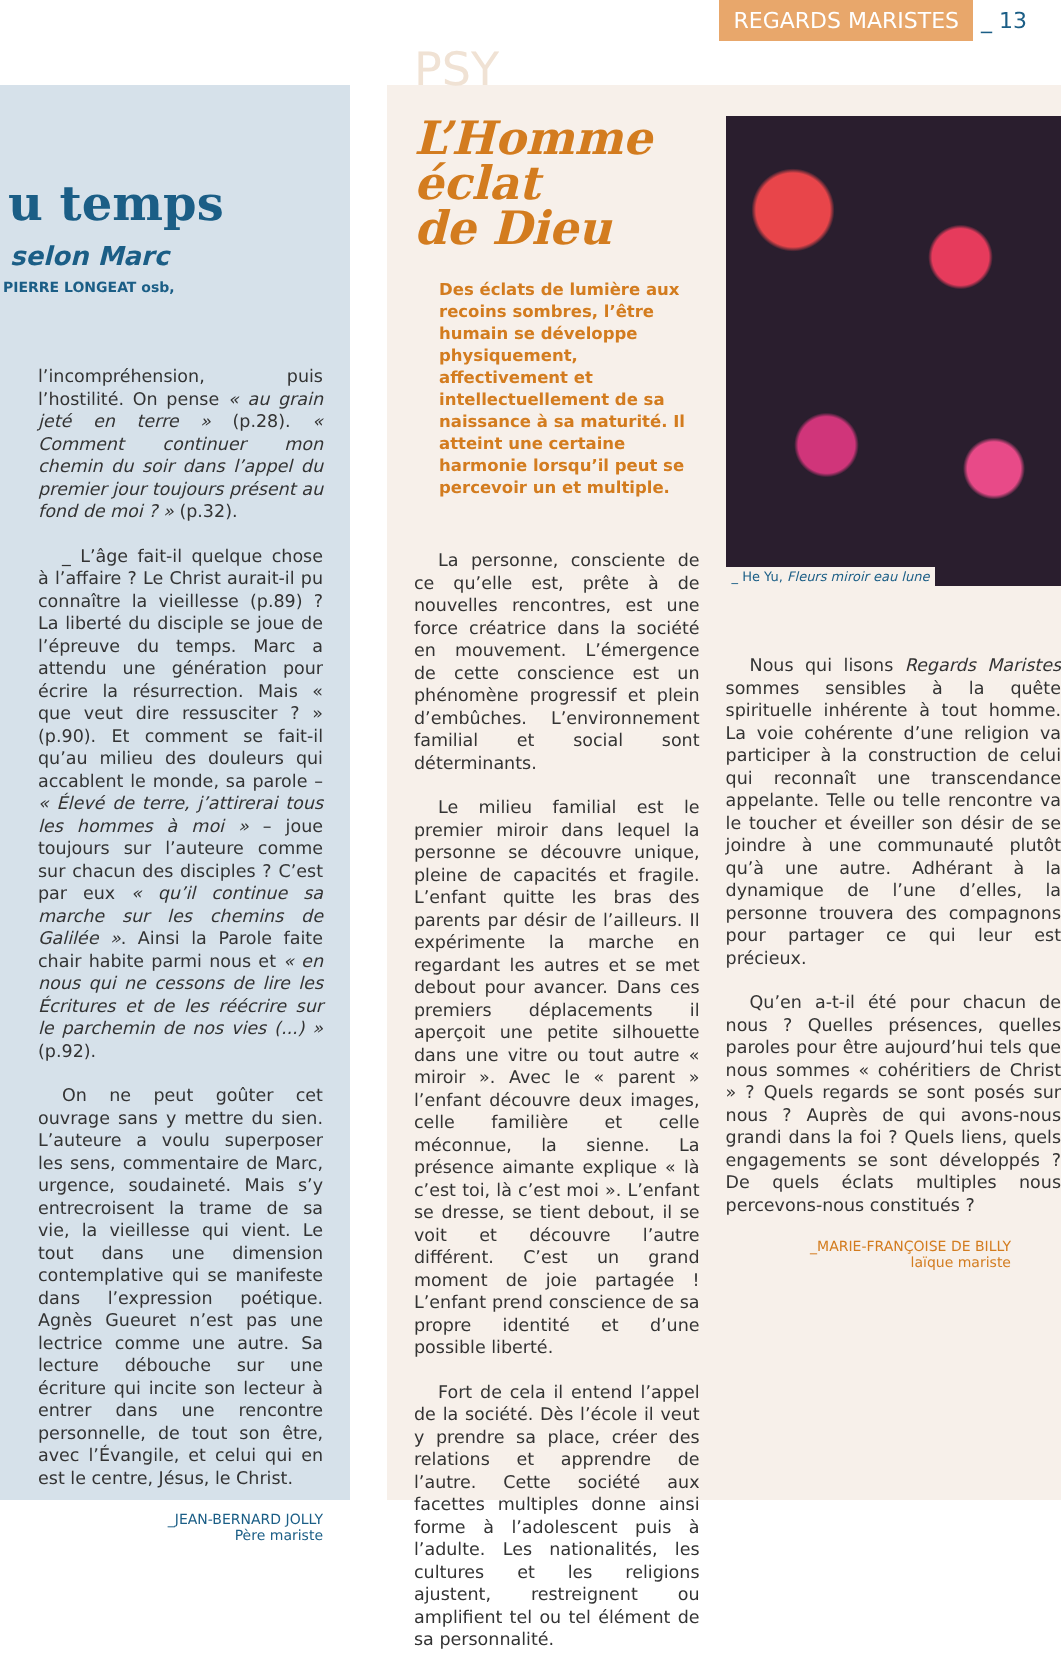REGARDS MARISTES _ 13
u temps
selon Marc
PIERRE LONGEAT osb,
l’incompréhension, puis l’hostilité. On pense « au grain jeté en terre » (p.28). « Comment continuer mon chemin du soir dans l’appel du premier jour toujours présent au fond de moi ? » (p.32).
_ L’âge fait-il quelque chose à l’affaire ? Le Christ aurait-il pu connaître la vieillesse (p.89) ? La liberté du disciple se joue de l’épreuve du temps. Marc a attendu une génération pour écrire la résurrection. Mais « que veut dire ressusciter ? » (p.90). Et comment se fait-il qu’au milieu des douleurs qui accablent le monde, sa parole – « Élevé de terre, j’attirerai tous les hommes à moi » – joue toujours sur l’auteure comme sur chacun des disciples ? C’est par eux « qu’il continue sa marche sur les chemins de Galilée ». Ainsi la Parole faite chair habite parmi nous et « en nous qui ne cessons de lire les Écritures et de les réécrire sur le parchemin de nos vies (...) » (p.92).
On ne peut goûter cet ouvrage sans y mettre du sien. L’auteure a voulu superposer les sens, commentaire de Marc, urgence, soudaineté. Mais s’y entrecroisent la trame de sa vie, la vieillesse qui vient. Le tout dans une dimension contemplative qui se manifeste dans l’expression poétique. Agnès Gueuret n’est pas une lectrice comme une autre. Sa lecture débouche sur une écriture qui incite son lecteur à entrer dans une rencontre personnelle, de tout son être, avec l’Évangile, et celui qui en est le centre, Jésus, le Christ.
_JEAN-BERNARD JOLLY
Père mariste
PSY
L’Homme
éclat
de Dieu
Des éclats de lumière aux recoins sombres, l’être humain se développe physiquement, affectivement et intellectuellement de sa naissance à sa maturité. Il atteint une certaine harmonie lorsqu’il peut se percevoir un et multiple.
La personne, consciente de ce qu’elle est, prête à de nouvelles rencontres, est une force créatrice dans la société en mouvement. L’émergence de cette conscience est un phénomène progressif et plein d’embûches. L’environnement familial et social sont déterminants.
Le milieu familial est le premier miroir dans lequel la personne se découvre unique, pleine de capacités et fragile. L’enfant quitte les bras des parents par désir de l’ailleurs. Il expérimente la marche en regardant les autres et se met debout pour avancer. Dans ces premiers déplacements il aperçoit une petite silhouette dans une vitre ou tout autre « miroir ». Avec le « parent » l’enfant découvre deux images, celle familière et celle méconnue, la sienne. La présence aimante explique « là c’est toi, là c’est moi ». L’enfant se dresse, se tient debout, il se voit et découvre l’autre différent. C’est un grand moment de joie partagée ! L’enfant prend conscience de sa propre identité et d’une possible liberté.
Fort de cela il entend l’appel de la société. Dès l’école il veut y prendre sa place, créer des relations et apprendre de l’autre. Cette société aux facettes multiples donne ainsi forme à l’adolescent puis à l’adulte. Les nationalités, les cultures et les religions ajustent, restreignent ou amplifient tel ou tel élément de sa personnalité.
_ He Yu, Fleurs miroir eau lune
Nous qui lisons Regards Maristes sommes sensibles à la quête spirituelle inhérente à tout homme. La voie cohérente d’une religion va participer à la construction de celui qui reconnaît une transcendance appelante. Telle ou telle rencontre va le toucher et éveiller son désir de se joindre à une communauté plutôt qu’à une autre. Adhérant à la dynamique de l’une d’elles, la personne trouvera des compagnons pour partager ce qui leur est précieux.
Qu’en a-t-il été pour chacun de nous ? Quelles présences, quelles paroles pour être aujourd’hui tels que nous sommes « cohéritiers de Christ » ? Quels regards se sont posés sur nous ? Auprès de qui avons-nous grandi dans la foi ? Quels liens, quels engagements se sont développés ? De quels éclats multiples nous percevons-nous constitués ?
_MARIE-FRANÇOISE DE BILLY
laïque mariste